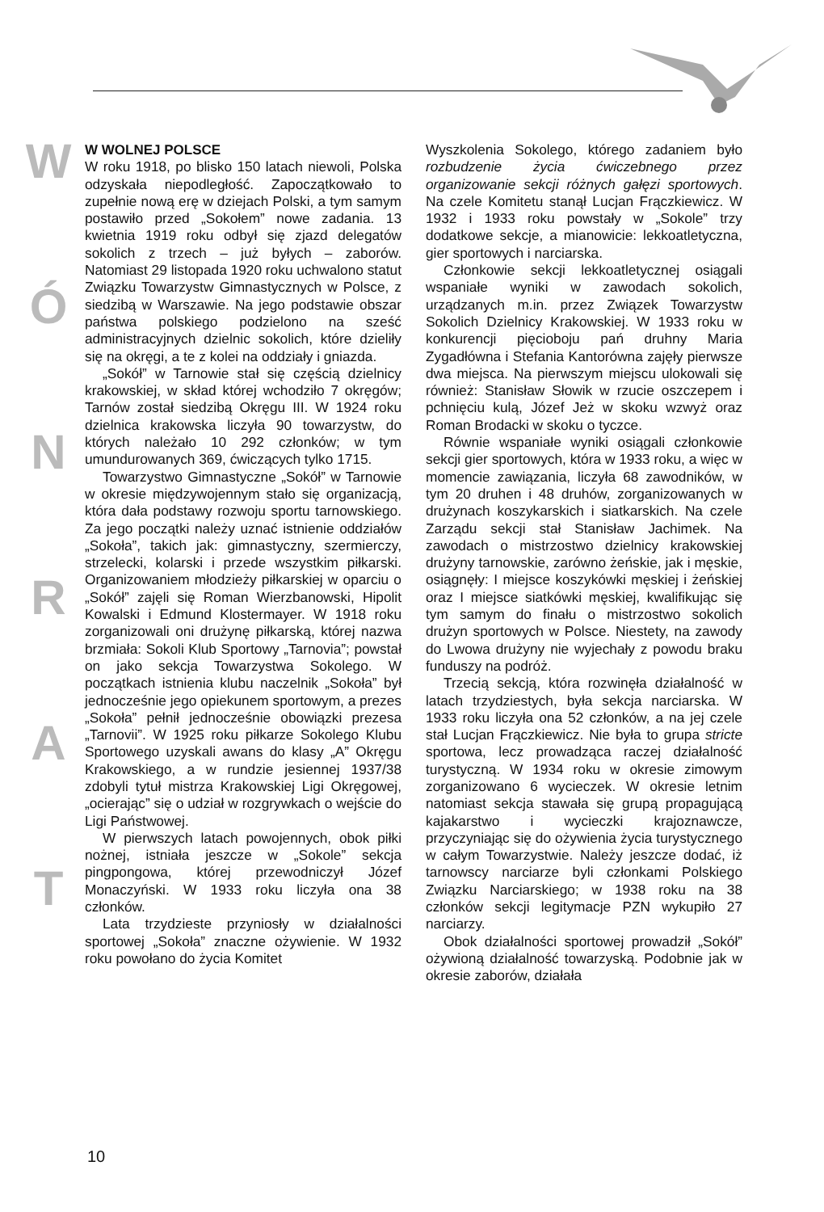W
Ó
N
R
A
T
W WOLNEJ POLSCE
W roku 1918, po blisko 150 latach niewoli, Polska odzyskała niepodległość. Zapoczątkowało to zupełnie nową erę w dziejach Polski, a tym samym postawiło przed „Sokołem” nowe zadania. 13 kwietnia 1919 roku odbył się zjazd delegatów sokolich z trzech – już byłych – zaborów. Natomiast 29 listopada 1920 roku uchwalono statut Związku Towarzystw Gimnastycznych w Polsce, z siedzibą w Warszawie. Na jego podstawie obszar państwa polskiego podzielono na sześć administracyjnych dzielnic sokolich, które dzieliły się na okręgi, a te z kolei na oddziały i gniazda.
„Sokół” w Tarnowie stał się częścią dzielnicy krakowskiej, w skład której wchodziło 7 okręgów; Tarnów został siedzibą Okręgu III. W 1924 roku dzielnica krakowska liczyła 90 towarzystw, do których należało 10 292 członków; w tym umundurowanych 369, ćwiczących tylko 1715.
Towarzystwo Gimnastyczne „Sokół” w Tarnowie w okresie międzywojennym stało się organizacją, która dała podstawy rozwoju sportu tarnowskiego. Za jego początki należy uznać istnienie oddziałów „Sokoła”, takich jak: gimnastyczny, szermierczy, strzelecki, kolarski i przede wszystkim piłkarski. Organizowaniem młodzieży piłkarskiej w oparciu o „Sokół” zajęli się Roman Wierzbanowski, Hipolit Kowalski i Edmund Klostermayer. W 1918 roku zorganizowali oni drużynę piłkarską, której nazwa brzmiała: Sokoli Klub Sportowy „Tarnovia”; powstał on jako sekcja Towarzystwa Sokolego. W początkach istnienia klubu naczelnik „Sokoła” był jednocześnie jego opiekunem sportowym, a prezes „Sokoła” pełnił jednocześnie obowiązki prezesa „Tarnovii”. W 1925 roku piłkarze Sokolego Klubu Sportowego uzyskali awans do klasy „A” Okręgu Krakowskiego, a w rundzie jesiennej 1937/38 zdobyli tytuł mistrza Krakowskiej Ligi Okręgowej, „ocierając” się o udział w rozgrywkach o wejście do Ligi Państwowej.
W pierwszych latach powojennych, obok piłki nożnej, istniała jeszcze w „Sokole” sekcja pingpongowa, której przewodniczył Józef Monaczyński. W 1933 roku liczyła ona 38 członków.
Lata trzydzieste przyniosły w działalności sportowej „Sokoła” znaczne ożywienie. W 1932 roku powołano do życia Komitet
Wyszkolenia Sokolego, którego zadaniem było rozbudzenie życia ćwiczebnego przez organizowanie sekcji różnych gałęzi sportowych. Na czele Komitetu stanął Lucjan Frączkiewicz. W 1932 i 1933 roku powstały w „Sokole” trzy dodatkowe sekcje, a mianowicie: lekkoatletyczna, gier sportowych i narciarska.
Członkowie sekcji lekkoatletycznej osiągali wspaniałe wyniki w zawodach sokolich, urządzanych m.in. przez Związek Towarzystw Sokolich Dzielnicy Krakowskiej. W 1933 roku w konkurencji pięcioboju pań druhny Maria Zygadłówna i Stefania Kantorówna zajęły pierwsze dwa miejsca. Na pierwszym miejscu ulokowali się również: Stanisław Słowik w rzucie oszczepem i pchnięciu kulą, Józef Jeż w skoku wzwyż oraz Roman Brodacki w skoku o tyczce.
Równie wspaniałe wyniki osiągali członkowie sekcji gier sportowych, która w 1933 roku, a więc w momencie zawiązania, liczyła 68 zawodników, w tym 20 druhen i 48 druhów, zorganizowanych w drużynach koszykarskich i siatkarskich. Na czele Zarządu sekcji stał Stanisław Jachimek. Na zawodach o mistrzostwo dzielnicy krakowskiej drużyny tarnowskie, zarówno żeńskie, jak i męskie, osiągnęły: I miejsce koszykówki męskiej i żeńskiej oraz I miejsce siatkówki męskiej, kwalifikując się tym samym do finału o mistrzostwo sokolich drużyn sportowych w Polsce. Niestety, na zawody do Lwowa drużyny nie wyjechały z powodu braku funduszy na podróż.
Trzecią sekcją, która rozwinęła działalność w latach trzydziestych, była sekcja narciarska. W 1933 roku liczyła ona 52 członków, a na jej czele stał Lucjan Frączkiewicz. Nie była to grupa stricte sportowa, lecz prowadząca raczej działalność turystyczną. W 1934 roku w okresie zimowym zorganizowano 6 wycieczek. W okresie letnim natomiast sekcja stawała się grupą propagującą kajakarstwo i wycieczki krajoznawcze, przyczyniając się do ożywienia życia turystycznego w całym Towarzystwie. Należy jeszcze dodać, iż tarnowscy narciarze byli członkami Polskiego Związku Narciarskiego; w 1938 roku na 38 członków sekcji legitymacje PZN wykupiło 27 narciarzy.
Obok działalności sportowej prowadził „Sokół” ożywioną działalność towarzyską. Podobnie jak w okresie zaborów, działała
10